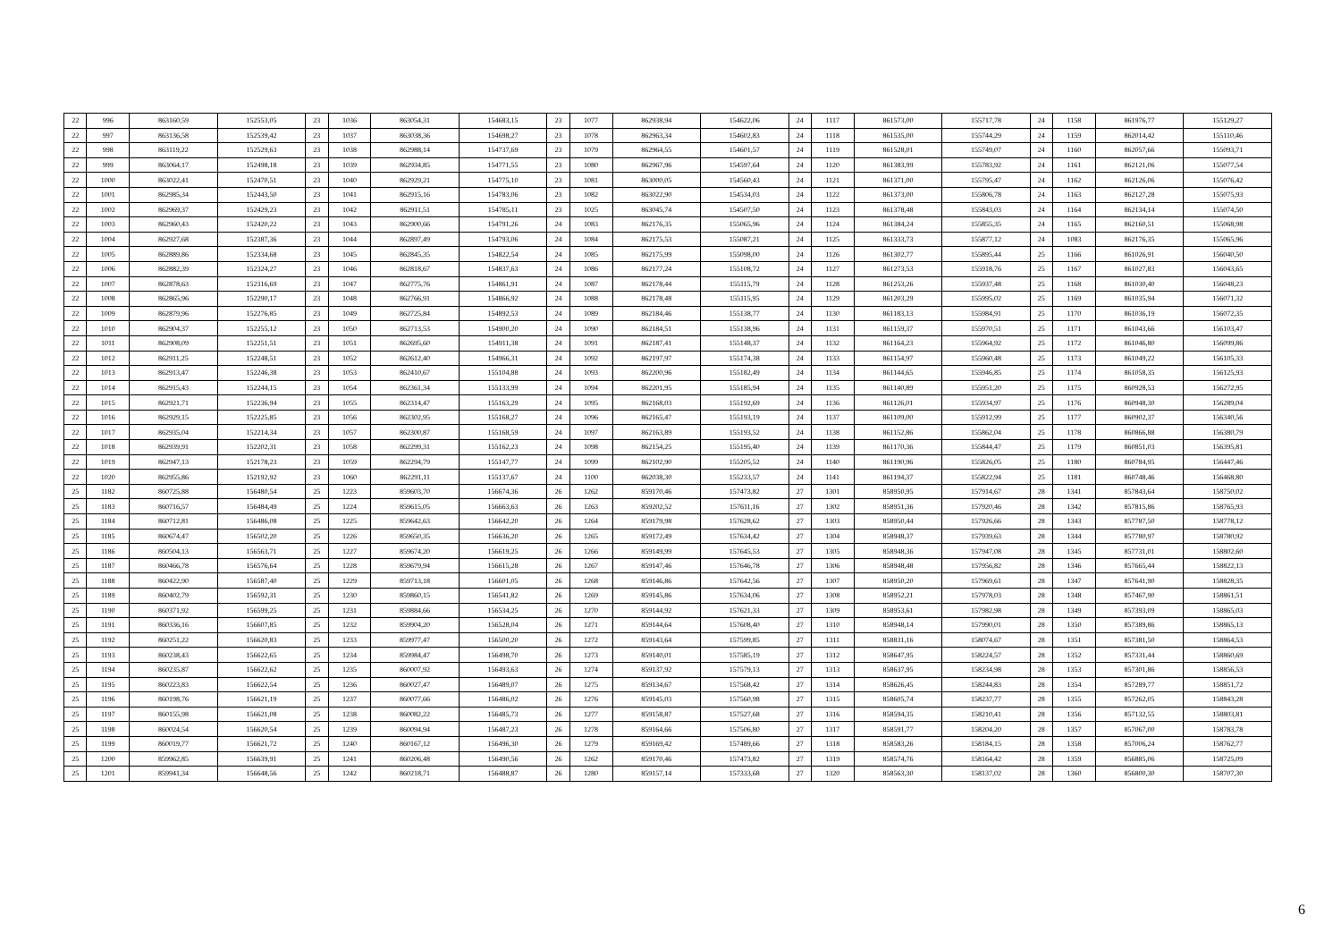| 22 | 996 | 863160,59 | 152553,05 | 23 | 1036 | 863054,31 | 154683,15 | 23 | 1077 | 862938,94 | 154622,06 | 24 | 1117 | 861573,00 | 155717,78 | 24 | 1158 | 861976,77 | 155129,27 |
| 22 | 997 | 863136,58 | 152539,42 | 23 | 1037 | 863038,36 | 154698,27 | 23 | 1078 | 862963,34 | 154602,83 | 24 | 1118 | 861535,00 | 155744,29 | 24 | 1159 | 862014,42 | 155110,46 |
| 22 | 998 | 863119,22 | 152529,63 | 23 | 1038 | 862988,14 | 154737,69 | 23 | 1079 | 862964,55 | 154601,57 | 24 | 1119 | 861528,01 | 155749,07 | 24 | 1160 | 862057,66 | 155093,71 |
| 22 | 999 | 863064,17 | 152498,18 | 23 | 1039 | 862934,85 | 154771,55 | 23 | 1080 | 862967,96 | 154597,64 | 24 | 1120 | 861383,99 | 155783,92 | 24 | 1161 | 862121,06 | 155077,54 |
| 22 | 1000 | 863022,41 | 152470,51 | 23 | 1040 | 862929,21 | 154775,10 | 23 | 1081 | 863000,05 | 154560,43 | 24 | 1121 | 861371,00 | 155795,47 | 24 | 1162 | 862126,06 | 155076,42 |
| 22 | 1001 | 862985,34 | 152443,50 | 23 | 1041 | 862915,16 | 154783,06 | 23 | 1082 | 863022,90 | 154534,03 | 24 | 1122 | 861373,00 | 155806,78 | 24 | 1163 | 862127,28 | 155075,93 |
| 22 | 1002 | 862969,37 | 152429,23 | 23 | 1042 | 862911,51 | 154785,11 | 23 | 1025 | 863045,74 | 154507,50 | 24 | 1123 | 861378,48 | 155843,03 | 24 | 1164 | 862134,14 | 155074,50 |
| 22 | 1003 | 862960,43 | 152420,22 | 23 | 1043 | 862900,66 | 154791,26 | 24 | 1083 | 862176,35 | 155065,96 | 24 | 1124 | 861384,24 | 155855,35 | 24 | 1165 | 862160,51 | 155068,98 |
| 22 | 1004 | 862927,68 | 152387,36 | 23 | 1044 | 862897,49 | 154793,06 | 24 | 1084 | 862175,53 | 155087,21 | 24 | 1125 | 861333,73 | 155877,12 | 24 | 1083 | 862176,35 | 155065,96 |
| 22 | 1005 | 862889,86 | 152334,68 | 23 | 1045 | 862845,35 | 154822,54 | 24 | 1085 | 862175,99 | 155098,00 | 24 | 1126 | 861302,77 | 155895,44 | 25 | 1166 | 861026,91 | 156040,50 |
| 22 | 1006 | 862882,39 | 152324,27 | 23 | 1046 | 862818,67 | 154837,63 | 24 | 1086 | 862177,24 | 155108,72 | 24 | 1127 | 861273,53 | 155918,76 | 25 | 1167 | 861027,83 | 156043,65 |
| 22 | 1007 | 862878,63 | 152316,69 | 23 | 1047 | 862775,76 | 154861,91 | 24 | 1087 | 862178,44 | 155115,79 | 24 | 1128 | 861253,26 | 155937,48 | 25 | 1168 | 861030,40 | 156048,23 |
| 22 | 1008 | 862865,96 | 152290,17 | 23 | 1048 | 862766,91 | 154866,92 | 24 | 1088 | 862178,48 | 155115,95 | 24 | 1129 | 861203,29 | 155995,02 | 25 | 1169 | 861035,94 | 156071,32 |
| 22 | 1009 | 862879,96 | 152276,85 | 23 | 1049 | 862725,84 | 154892,53 | 24 | 1089 | 862184,46 | 155138,77 | 24 | 1130 | 861183,13 | 155984,91 | 25 | 1170 | 861036,19 | 156072,35 |
| 22 | 1010 | 862904,37 | 152255,12 | 23 | 1050 | 862713,53 | 154900,20 | 24 | 1090 | 862184,51 | 155138,96 | 24 | 1131 | 861159,37 | 155970,51 | 25 | 1171 | 861043,66 | 156103,47 |
| 22 | 1011 | 862908,09 | 152251,51 | 23 | 1051 | 862695,60 | 154911,38 | 24 | 1091 | 862187,41 | 155148,37 | 24 | 1132 | 861164,23 | 155964,92 | 25 | 1172 | 861046,80 | 156099,86 |
| 22 | 1012 | 862911,25 | 152248,51 | 23 | 1052 | 862612,40 | 154966,31 | 24 | 1092 | 862197,97 | 155174,38 | 24 | 1133 | 861154,97 | 155960,48 | 25 | 1173 | 861049,22 | 156105,33 |
| 22 | 1013 | 862913,47 | 152246,38 | 23 | 1053 | 862410,67 | 155104,88 | 24 | 1093 | 862200,96 | 155182,49 | 24 | 1134 | 861144,65 | 155946,85 | 25 | 1174 | 861058,35 | 156125,93 |
| 22 | 1014 | 862915,43 | 152244,15 | 23 | 1054 | 862361,34 | 155133,99 | 24 | 1094 | 862201,95 | 155185,94 | 24 | 1135 | 861140,89 | 155951,20 | 25 | 1175 | 860928,53 | 156272,95 |
| 22 | 1015 | 862921,71 | 152236,94 | 23 | 1055 | 862314,47 | 155163,29 | 24 | 1095 | 862168,03 | 155192,69 | 24 | 1136 | 861126,01 | 155934,97 | 25 | 1176 | 860948,30 | 156289,04 |
| 22 | 1016 | 862929,15 | 152225,85 | 23 | 1056 | 862302,95 | 155168,27 | 24 | 1096 | 862165,47 | 155193,19 | 24 | 1137 | 861109,00 | 155912,99 | 25 | 1177 | 860902,37 | 156340,56 |
| 22 | 1017 | 862935,04 | 152214,34 | 23 | 1057 | 862300,87 | 155168,59 | 24 | 1097 | 862163,89 | 155193,52 | 24 | 1138 | 861152,86 | 155862,04 | 25 | 1178 | 860866,88 | 156380,79 |
| 22 | 1018 | 862939,91 | 152202,31 | 23 | 1058 | 862299,31 | 155162,23 | 24 | 1098 | 862154,25 | 155195,40 | 24 | 1139 | 861170,36 | 155844,47 | 25 | 1179 | 860851,03 | 156395,81 |
| 22 | 1019 | 862947,13 | 152178,23 | 23 | 1059 | 862294,79 | 155147,77 | 24 | 1099 | 862102,90 | 155205,52 | 24 | 1140 | 861190,96 | 155826,05 | 25 | 1180 | 860784,95 | 156447,46 |
| 22 | 1020 | 862955,86 | 152192,92 | 23 | 1060 | 862291,11 | 155137,67 | 24 | 1100 | 862038,30 | 155233,57 | 24 | 1141 | 861194,37 | 155822,94 | 25 | 1181 | 860748,46 | 156468,80 |
| 25 | 1182 | 860725,88 | 156480,54 | 25 | 1223 | 859603,70 | 156674,36 | 26 | 1262 | 859170,46 | 157473,82 | 27 | 1301 | 858950,95 | 157914,67 | 28 | 1341 | 857843,64 | 158750,02 |
| 25 | 1183 | 860716,57 | 156484,49 | 25 | 1224 | 859615,05 | 156663,63 | 26 | 1263 | 859202,52 | 157611,16 | 27 | 1302 | 858951,36 | 157920,46 | 28 | 1342 | 857815,86 | 158765,93 |
| 25 | 1184 | 860712,81 | 156486,08 | 25 | 1225 | 859642,63 | 156642,20 | 26 | 1264 | 859179,98 | 157628,62 | 27 | 1303 | 858950,44 | 157926,66 | 28 | 1343 | 857787,50 | 158778,12 |
| 25 | 1185 | 860674,47 | 156502,20 | 25 | 1226 | 859650,35 | 156636,20 | 26 | 1265 | 859172,49 | 157634,42 | 27 | 1304 | 858948,37 | 157939,63 | 28 | 1344 | 857780,97 | 158780,92 |
| 25 | 1186 | 860504,13 | 156563,71 | 25 | 1227 | 859674,20 | 156619,25 | 26 | 1266 | 859149,99 | 157645,53 | 27 | 1305 | 858948,36 | 157947,08 | 28 | 1345 | 857731,01 | 158802,60 |
| 25 | 1187 | 860466,78 | 156576,64 | 25 | 1228 | 859679,94 | 156615,28 | 26 | 1267 | 859147,46 | 157646,78 | 27 | 1306 | 858948,48 | 157956,82 | 28 | 1346 | 857665,44 | 158822,13 |
| 25 | 1188 | 860422,90 | 156587,40 | 25 | 1229 | 859713,18 | 156601,05 | 26 | 1268 | 859146,86 | 157642,56 | 27 | 1307 | 858950,20 | 157969,61 | 28 | 1347 | 857641,90 | 158828,35 |
| 25 | 1189 | 860402,79 | 156592,31 | 25 | 1230 | 859860,15 | 156541,82 | 26 | 1269 | 859145,86 | 157634,06 | 27 | 1308 | 858952,21 | 157978,03 | 28 | 1348 | 857467,90 | 158861,51 |
| 25 | 1190 | 860371,92 | 156599,25 | 25 | 1231 | 859884,66 | 156534,25 | 26 | 1270 | 859144,92 | 157621,33 | 27 | 1309 | 858953,61 | 157982,98 | 28 | 1349 | 857393,09 | 158865,03 |
| 25 | 1191 | 860336,16 | 156607,85 | 25 | 1232 | 859904,20 | 156528,04 | 26 | 1271 | 859144,64 | 157608,40 | 27 | 1310 | 858948,14 | 157990,01 | 28 | 1350 | 857389,86 | 158865,13 |
| 25 | 1192 | 860251,22 | 156620,83 | 25 | 1233 | 859977,47 | 156500,20 | 26 | 1272 | 859143,64 | 157599,85 | 27 | 1311 | 858831,16 | 158074,67 | 28 | 1351 | 857381,50 | 158864,53 |
| 25 | 1193 | 860238,43 | 156622,65 | 25 | 1234 | 859984,47 | 156498,70 | 26 | 1273 | 859140,01 | 157585,19 | 27 | 1312 | 858647,95 | 158224,57 | 28 | 1352 | 857331,44 | 158860,69 |
| 25 | 1194 | 860235,87 | 156622,62 | 25 | 1235 | 860007,92 | 156493,63 | 26 | 1274 | 859137,92 | 157579,13 | 27 | 1313 | 858637,95 | 158234,98 | 28 | 1353 | 857301,86 | 158856,53 |
| 25 | 1195 | 860223,83 | 156622,54 | 25 | 1236 | 860027,47 | 156489,07 | 26 | 1275 | 859134,67 | 157568,42 | 27 | 1314 | 858626,45 | 158244,83 | 28 | 1354 | 857289,77 | 158851,72 |
| 25 | 1196 | 860198,76 | 156621,19 | 25 | 1237 | 860077,66 | 156486,02 | 26 | 1276 | 859145,03 | 157560,98 | 27 | 1315 | 858605,74 | 158237,77 | 28 | 1355 | 857262,05 | 158843,28 |
| 25 | 1197 | 860155,98 | 156621,08 | 25 | 1238 | 860082,22 | 156485,73 | 26 | 1277 | 859158,87 | 157527,68 | 27 | 1316 | 858594,35 | 158210,41 | 28 | 1356 | 857132,55 | 158803,81 |
| 25 | 1198 | 860024,54 | 156620,54 | 25 | 1239 | 860094,94 | 156487,23 | 26 | 1278 | 859164,66 | 157506,80 | 27 | 1317 | 858591,77 | 158204,20 | 28 | 1357 | 857067,00 | 158783,78 |
| 25 | 1199 | 860019,77 | 156621,72 | 25 | 1240 | 860167,12 | 156496,30 | 26 | 1279 | 859169,42 | 157489,66 | 27 | 1318 | 858583,26 | 158184,15 | 28 | 1358 | 857006,24 | 158762,77 |
| 25 | 1200 | 859962,85 | 156639,91 | 25 | 1241 | 860206,48 | 156490,56 | 26 | 1262 | 859170,46 | 157473,82 | 27 | 1319 | 858574,76 | 158164,42 | 28 | 1359 | 856885,06 | 158725,09 |
| 25 | 1201 | 859941,34 | 156648,56 | 25 | 1242 | 860218,71 | 156488,87 | 26 | 1280 | 859157,14 | 157333,68 | 27 | 1320 | 858563,30 | 158137,02 | 28 | 1360 | 856800,30 | 158707,30 |
6